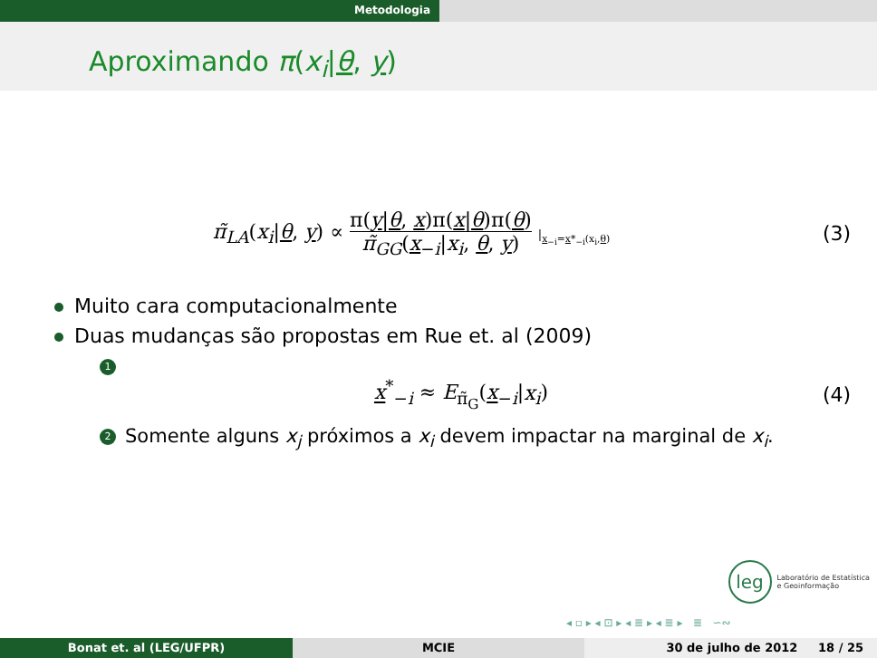Metodologia
Aproximando π(x<sub>i</sub>|θ, y)
π̃<sub>LA</sub>(x<sub>i</sub>|θ, y) ∝ π(y|θ, x)π(x|θ)π(θ) π̃<sub>GG</sub>(x<sub>−i</sub>|x<sub>i</sub>, θ, y) |<sub>x<sub>−i</sub>=x*<sub>−i</sub>(x<sub>i</sub>,θ)</sub>
(3)
Muito cara computacionalmente
Duas mudanças são propostas em Rue et. al (2009)
1
x<sup>*</sup><sub>−i</sub> ≈ E<sub>π̃<sub>G</sub></sub>(x<sub>−i</sub>|x<sub>i</sub>) (4)
2 Somente alguns x<sub>j</sub> próximos a x<sub>i</sub> devem impactar na marginal de x<sub>i</sub>.
leg Laboratório de Estatística
e Geoinformação
◂ ▫ ▸ ◂ ⊡ ▸ ◂ ≣ ▸ ◂ ≣ ▸ ≣ ∽∾
Bonat et. al (LEG/UFPR) MCIE 30 de julho de 2012 18 / 25